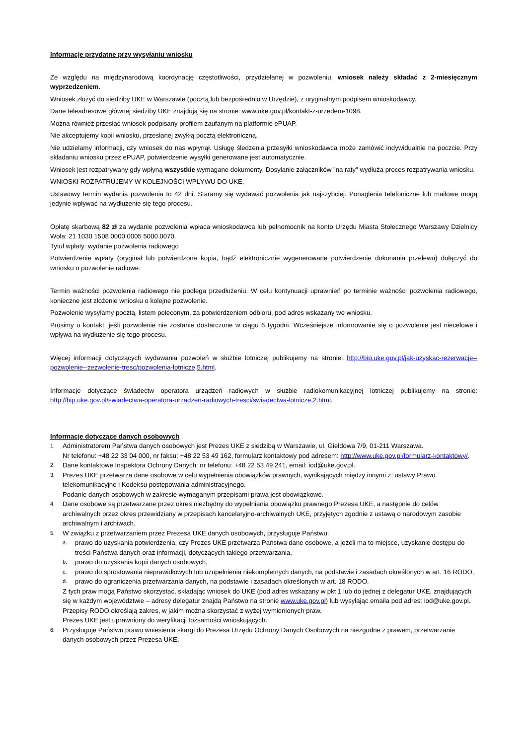Informacje przydatne przy wysyłaniu wniosku
Ze względu na międzynarodową koordynację częstotliwości, przydzielanej w pozwoleniu, wniosek należy składać z 2-miesięcznym wyprzedzeniem.
Wniosek złożyć do siedziby UKE w Warszawie (pocztą lub bezpośrednio w Urzędzie), z oryginalnym podpisem wnioskodawcy.
Dane teleadresowe głównej siedziby UKE znajdują się na stronie: www.uke.gov.pl/kontakt-z-urzedem-1098.
Można również przesłać wniosek podpisany profilem zaufanym na platformie ePUAP.
Nie akceptujemy kopii wniosku, przesłanej zwykłą pocztą elektroniczną.
Nie udzielamy informacji, czy wniosek do nas wpłynął. Usługę śledzenia przesyłki wnioskodawca może zamówić indywidualnie na poczcie. Przy składaniu wniosku przez ePUAP, potwierdzenie wysyłki generowane jest automatycznie.
Wniosek jest rozpatrywany gdy wpłyną wszystkie wymagane dokumenty. Dosyłanie załączników "na raty" wydłuża proces rozpatrywania wniosku.
WNIOSKI ROZPATRUJEMY W KOLEJNOŚCI WPŁYWU DO UKE.
Ustawowy termin wydania pozwolenia to 42 dni. Staramy się wydawać pozwolenia jak najszybciej. Ponaglenia telefoniczne lub mailowe mogą jedynie wpływać na wydłużenie się tego procesu.
Opłatę skarbową 82 zł za wydanie pozwolenia wpłaca wnioskodawca lub pełnomocnik na konto Urzędu Miasta Stołecznego Warszawy Dzielnicy Wola: 21 1030 1508 0000 0005 5000 0070.
Tytuł wpłaty: wydanie pozwolenia radiowego
Potwierdzenie wpłaty (oryginał lub potwierdzona kopia, bądź elektronicznie wygenerowane potwierdzenie dokonania przelewu) dołączyć do wniosku o pozwolenie radiowe.
Termin ważności pozwolenia radiowego nie podlega przedłużeniu. W celu kontynuacji uprawnień po terminie ważności pozwolenia radiowego, konieczne jest złożenie wniosku o kolejne pozwolenie.
Pozwolenie wysyłamy pocztą, listem poleconym, za potwierdzeniem odbioru, pod adres wskazany we wniosku.
Prosimy o kontakt, jeśli pozwolenie nie zostanie dostarczone w ciągu 6 tygodni. Wcześniejsze informowanie się o pozwolenie jest niecelowe i wpływa na wydłużenie się tego procesu.
Więcej informacji dotyczących wydawania pozwoleń w służbie lotniczej publikujemy na stronie: http://bip.uke.gov.pl/jak-uzyskac-rezerwacje--pozwolenie--zezwolenie-tresc/pozwolenia-lotnicze,5.html.
Informacje dotyczące świadectw operatora urządzeń radiowych w służbie radiokomunikacyjnej lotniczej publikujemy na stronie: http://bip.uke.gov.pl/swiadectwa-operatora-urzadzen-radiowych-tresci/swiadectwa-lotnicze,2.html.
Informacje dotyczące danych osobowych
1.
Administratorem Państwa danych osobowych jest Prezes UKE z siedzibą w Warszawie, ul. Giełdowa 7/9, 01-211 Warszawa.
Nr telefonu: +48 22 33 04 000, nr faksu: +48 22 53 49 162, formularz kontaktowy pod adresem: http://www.uke.gov.pl/formularz-kontaktowy/.
2.
Dane kontaktowe Inspektora Ochrony Danych: nr telefonu: +48 22 53 49 241, email: iod@uke.gov.pl.
3.
Prezes UKE przetwarza dane osobowe w celu wypełnienia obowiązków prawnych, wynikających między innymi z: ustawy Prawo telekomunikacyjne i Kodeksu postępowania administracyjnego.
Podanie danych osobowych w zakresie wymaganym przepisami prawa jest obowiązkowe.
4.
Dane osobowe są przetwarzane przez okres niezbędny do wypełniania obowiązku prawnego Prezesa UKE, a następnie do celów archiwalnych przez okres przewidziany w przepisach kancelaryjno-archiwalnych UKE, przyjętych zgodnie z ustawą o narodowym zasobie archiwalnym i archiwach.
5.
W związku z przetwarzaniem przez Prezesa UKE danych osobowych, przysługuje Państwu:
a.
prawo do uzyskania potwierdzenia, czy Prezes UKE przetwarza Państwa dane osobowe, a jeżeli ma to miejsce, uzyskanie dostępu do treści Państwa danych oraz informacji, dotyczących takiego przetwarzania,
b.
prawo do uzyskania kopii danych osobowych,
c.
prawo do sprostowania nieprawidłowych lub uzupełnienia niekompletnych danych, na podstawie i zasadach określonych w art. 16 RODO,
d.
prawo do ograniczenia przetwarzania danych, na podstawie i zasadach określonych w art. 18 RODO.
Z tych praw mogą Państwo skorzystać, składając wniosek do UKE (pod adres wskazany w pkt 1 lub do jednej z delegatur UKE, znajdujących się w każdym województwie – adresy delegatur znajdą Państwo na stronie www.uke.gov.pl) lub wysyłając emaila pod adres: iod@uke.gov.pl.
Przepisy RODO określają zakres, w jakim można skorzystać z wyżej wymienionych praw.
Prezes UKE jest uprawniony do weryfikacji tożsamości wnioskujących.
6.
Przysługuje Państwu prawo wniesienia skargi do Prezesa Urzędu Ochrony Danych Osobowych na niezgodne z prawem, przetwarzanie danych osobowych przez Prezesa UKE.